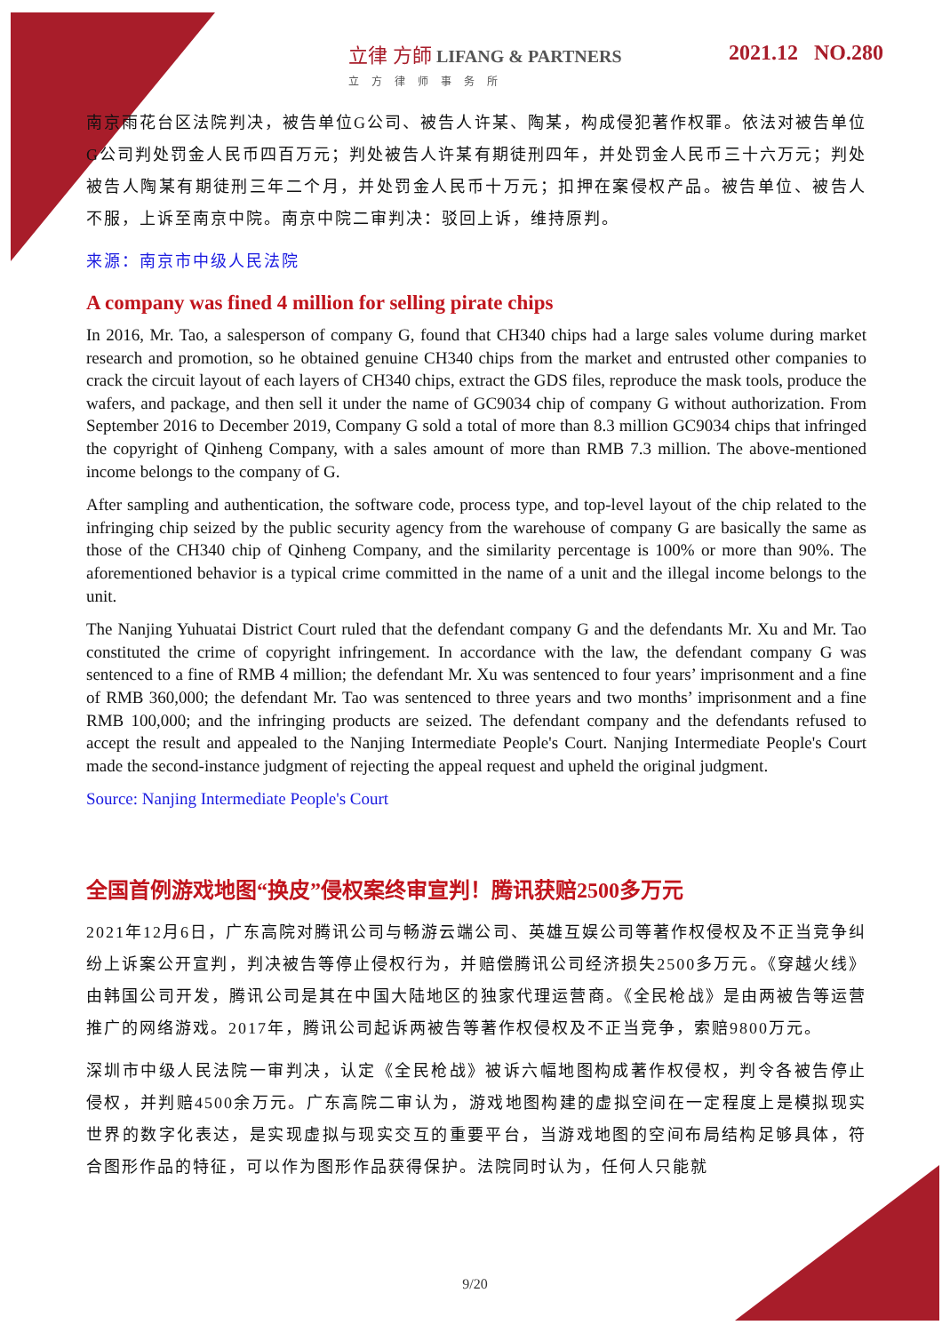立律 方師 LIFANG & PARTNERS
立方律师事务所
2021.12 NO.280
南京雨花台区法院判决，被告单位G公司、被告人许某、陶某，构成侵犯著作权罪。依法对被告单位G公司判处罚金人民币四百万元；判处被告人许某有期徒刑四年，并处罚金人民币三十六万元；判处被告人陶某有期徒刑三年二个月，并处罚金人民币十万元；扣押在案侵权产品。被告单位、被告人不服，上诉至南京中院。南京中院二审判决：驳回上诉，维持原判。
来源：南京市中级人民法院
A company was fined 4 million for selling pirate chips
In 2016, Mr. Tao, a salesperson of company G, found that CH340 chips had a large sales volume during market research and promotion, so he obtained genuine CH340 chips from the market and entrusted other companies to crack the circuit layout of each layers of CH340 chips, extract the GDS files, reproduce the mask tools, produce the wafers, and package, and then sell it under the name of GC9034 chip of company G without authorization. From September 2016 to December 2019, Company G sold a total of more than 8.3 million GC9034 chips that infringed the copyright of Qinheng Company, with a sales amount of more than RMB 7.3 million. The above-mentioned income belongs to the company of G.
After sampling and authentication, the software code, process type, and top-level layout of the chip related to the infringing chip seized by the public security agency from the warehouse of company G are basically the same as those of the CH340 chip of Qinheng Company, and the similarity percentage is 100% or more than 90%. The aforementioned behavior is a typical crime committed in the name of a unit and the illegal income belongs to the unit.
The Nanjing Yuhuatai District Court ruled that the defendant company G and the defendants Mr. Xu and Mr. Tao constituted the crime of copyright infringement. In accordance with the law, the defendant company G was sentenced to a fine of RMB 4 million; the defendant Mr. Xu was sentenced to four years’ imprisonment and a fine of RMB 360,000; the defendant Mr. Tao was sentenced to three years and two months’ imprisonment and a fine RMB 100,000; and the infringing products are seized. The defendant company and the defendants refused to accept the result and appealed to the Nanjing Intermediate People's Court. Nanjing Intermediate People's Court made the second-instance judgment of rejecting the appeal request and upheld the original judgment.
Source: Nanjing Intermediate People's Court
全国首例游戏地图“换皮”侵权案终审宣判！腾讯获赔2500多万元
2021年12月6日，广东高院对腾讯公司与畅游云端公司、英雄互娱公司等著作权侵权及不正当竞争纠纷上诉案公开宣判，判决被告等停止侵权行为，并赔偿腾讯公司经济损失2500多万元。《穿越火线》由韩国公司开发，腾讯公司是其在中国大陆地区的独家代理运营商。《全民枪战》是由两被告等运营推广的网络游戏。2017年，腾讯公司起诉两被告等著作权侵权及不正当竞争，索赔9800万元。
深圳市中级人民法院一审判决，认定《全民枪战》被诉六幅地图构成著作权侵权，判令各被告停止侵权，并判赔4500余万元。广东高院二审认为，游戏地图构建的虚拟空间在一定程度上是模拟现实世界的数字化表达，是实现虚拟与现实交互的重要平台，当游戏地图的空间布局结构足够具体，符合图形作品的特征，可以作为图形作品获得保护。法院同时认为，任何人只能就
9/20